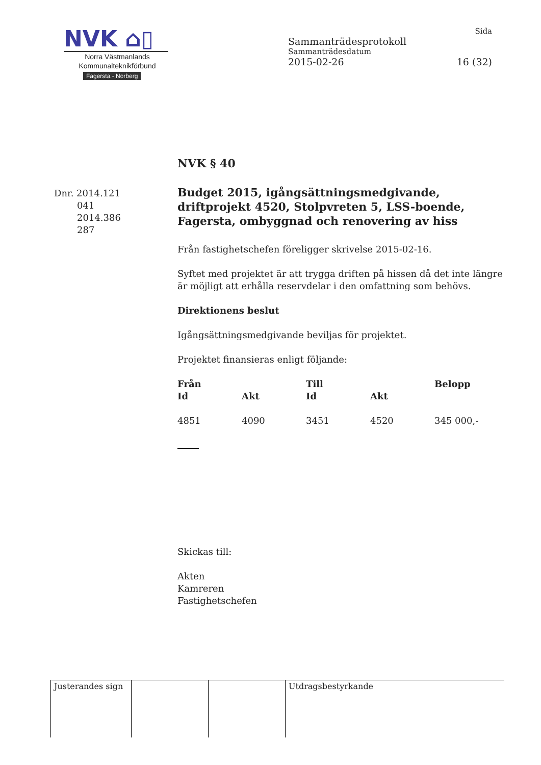NVK ⌂▯
Norra Västmanlands
Kommunalteknikförbund
Fagersta - Norberg
Sida
Sammanträdesprotokoll
Sammanträdesdatum
2015-02-26 16 (32)
Dnr. 2014.121
041
2014.386
287
NVK § 40
Budget 2015, igångsättningsmedgivande, driftprojekt 4520, Stolpvreten 5, LSS-boende, Fagersta, ombyggnad och renovering av hiss
Från fastighetschefen föreligger skrivelse 2015-02-16.
Syftet med projektet är att trygga driften på hissen då det inte längre är möjligt att erhålla reservdelar i den omfattning som behövs.
Direktionens beslut
Igångsättningsmedgivande beviljas för projektet.
Projektet finansieras enligt följande:
| Från | | Till | | Belopp |
| --- | --- | --- | --- | --- |
| Id | Akt | Id | Akt | |
| 4851 | 4090 | 3451 | 4520 | 345 000,- |
Skickas till:
Akten
Kamreren
Fastighetschefen
Justerandes sign
Utdragsbestyrkande